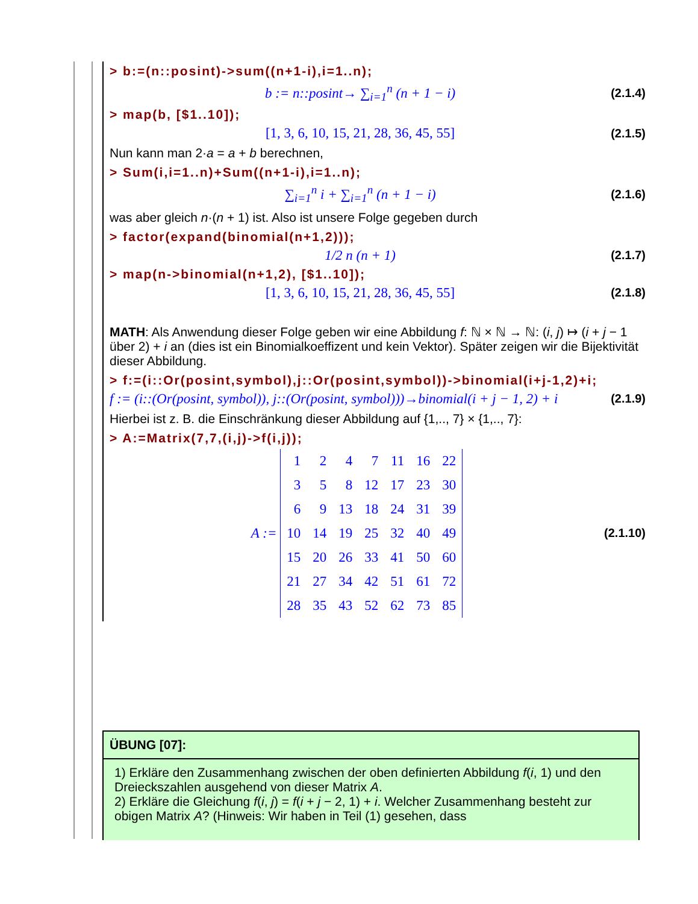> b:=(n::posint)->sum((n+1-i),i=1..n);
b := n::posint→ ∑<sub>i=1</sub><sup>n</sup> (n + 1 − i) (2.1.4)
> map(b, [$1..10]);
[1, 3, 6, 10, 15, 21, 28, 36, 45, 55] (2.1.5)
Nun kann man 2·a = a + b berechnen,
> Sum(i,i=1..n)+Sum((n+1-i),i=1..n);
∑<sub>i=1</sub><sup>n</sup> i + ∑<sub>i=1</sub><sup>n</sup> (n + 1 − i) (2.1.6)
was aber gleich n·(n + 1) ist. Also ist unsere Folge gegeben durch
> factor(expand(binomial(n+1,2)));
1/2 n (n + 1) (2.1.7)
> map(n->binomial(n+1,2), [$1..10]);
[1, 3, 6, 10, 15, 21, 28, 36, 45, 55] (2.1.8)
MATH: Als Anwendung dieser Folge geben wir eine Abbildung f: ℕ × ℕ → ℕ: (i, j) ↦ (i + j − 1 über 2) + i an (dies ist ein Binomialkoeffizent und kein Vektor). Später zeigen wir die Bijektivität dieser Abbildung.
> f:=(i::Or(posint,symbol),j::Or(posint,symbol))->binomial(i+j-1,2)+i;
f := (i::(Or(posint, symbol)), j::(Or(posint, symbol)))→binomial(i + j − 1, 2) + i (2.1.9)
Hierbei ist z. B. die Einschränkung dieser Abbildung auf {1,.., 7} × {1,.., 7}:
> A:=Matrix(7,7,(i,j)->f(i,j));
A :=
| 1 | 2 | 4 | 7 | 11 | 16 | 22 |
| 3 | 5 | 8 | 12 | 17 | 23 | 30 |
| 6 | 9 | 13 | 18 | 24 | 31 | 39 |
| 10 | 14 | 19 | 25 | 32 | 40 | 49 |
| 15 | 20 | 26 | 33 | 41 | 50 | 60 |
| 21 | 27 | 34 | 42 | 51 | 61 | 72 |
| 28 | 35 | 43 | 52 | 62 | 73 | 85 |
(2.1.10)
ÜBUNG [07]:
1) Erkläre den Zusammenhang zwischen der oben definierten Abbildung f(i, 1) und den Dreieckszahlen ausgehend von dieser Matrix A.
2) Erkläre die Gleichung f(i, j) = f(i + j − 2, 1) + i. Welcher Zusammenhang besteht zur obigen Matrix A? (Hinweis: Wir haben in Teil (1) gesehen, dass